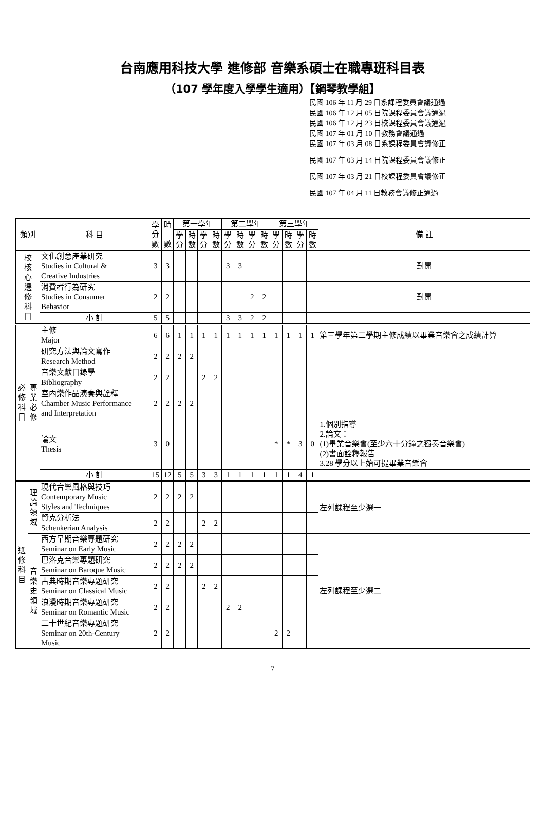台南應用科技大學 進修部 音樂系碩士在職專班科目表
（107 學年度入學學生適用）【鋼琴教學組】
民國 106 年 11 月 29 日系課程委員會議通過
民國 106 年 12 月 05 日院課程委員會議通過
民國 106 年 12 月 23 日校課程委員會議通過
民國 107 年 01 月 10 日教務會議通過
民國 107 年 03 月 08 日系課程委員會議修正
民國 107 年 03 月 14 日院課程委員會議修正
民國 107 年 03 月 21 日校課程委員會議修正
民國 107 年 04 月 11 日教務會議修正通過
| 類別 | | 科 目 | 學 分 數 | 時 數 | 第一學年 | | | | 第二學年 | | | | 第三學年 | | | | 備 註 |
| --- | --- | --- | --- | --- | --- | --- | --- | --- | --- | --- | --- | --- | --- | --- | --- | --- | --- |
| | | | | | 學 分 | 時 數 | 學 分 | 時 數 | 學 分 | 時 數 | 學 分 | 時 數 | 學 分 | 時 數 | 學 分 | 時 數 | |
| 校 核 心 選 修 科 目 | | 文化創意產業研究 Studies in Cultural & Creative Industries | 3 | 3 | | | | | 3 | 3 | | | | | | | 對開 |
| | | 消費者行為研究 Studies in Consumer Behavior | 2 | 2 | | | | | | | 2 | 2 | | | | | 對開 |
| | | 小 計 | 5 | 5 | | | | | 3 | 3 | 2 | 2 | | | | | |
| 必 修 科 目 | 專 業 必 修 | 主修 Major | 6 | 6 | 1 | 1 | 1 | 1 | 1 | 1 | 1 | 1 | 1 | 1 | 1 | 1 | 第三學年第二學期主修成績以畢業音樂會之成績計算 |
| | | 研究方法與論文寫作 Research Method | 2 | 2 | 2 | 2 | | | | | | | | | | | |
| | | 音樂文獻目錄學 Bibliography | 2 | 2 | | | 2 | 2 | | | | | | | | | |
| | | 室內樂作品演奏與詮釋 Chamber Music Performance and Interpretation | 2 | 2 | 2 | 2 | | | | | | | | | | | |
| | | 論文 Thesis | 3 | 0 | | | | | | | | | * | * | 3 | 0 | 1.個別指導 2.論文： (1)畢業音樂會(至少六十分鐘之獨奏音樂會) (2)書面詮釋報告 3.28 學分以上始可提畢業音樂會 |
| | | 小 計 | 15 | 12 | 5 | 5 | 3 | 3 | 1 | 1 | 1 | 1 | 1 | 1 | 4 | 1 | |
| 選 修 科 目 | 理 論 領 域 | 現代音樂風格與技巧 Contemporary Music Styles and Techniques | 2 | 2 | 2 | 2 | | | | | | | | | | | 左列課程至少選一 |
| | | 賢克分析法 Schenkerian Analysis | 2 | 2 | | | 2 | 2 | | | | | | | | | |
| | 音 樂 史 領 域 | 西方早期音樂專題研究 Seminar on Early Music | 2 | 2 | 2 | 2 | | | | | | | | | | | 左列課程至少選二 |
| | | 巴洛克音樂專題研究 Seminar on Baroque Music | 2 | 2 | 2 | 2 | | | | | | | | | | | |
| | | 古典時期音樂專題研究 Seminar on Classical Music | 2 | 2 | | | 2 | 2 | | | | | | | | | |
| | | 浪漫時期音樂專題研究 Seminar on Romantic Music | 2 | 2 | | | | | 2 | 2 | | | | | | | |
| | | 二十世紀音樂專題研究 Seminar on 20th-Century Music | 2 | 2 | | | | | | | | | 2 | 2 | | | |
7